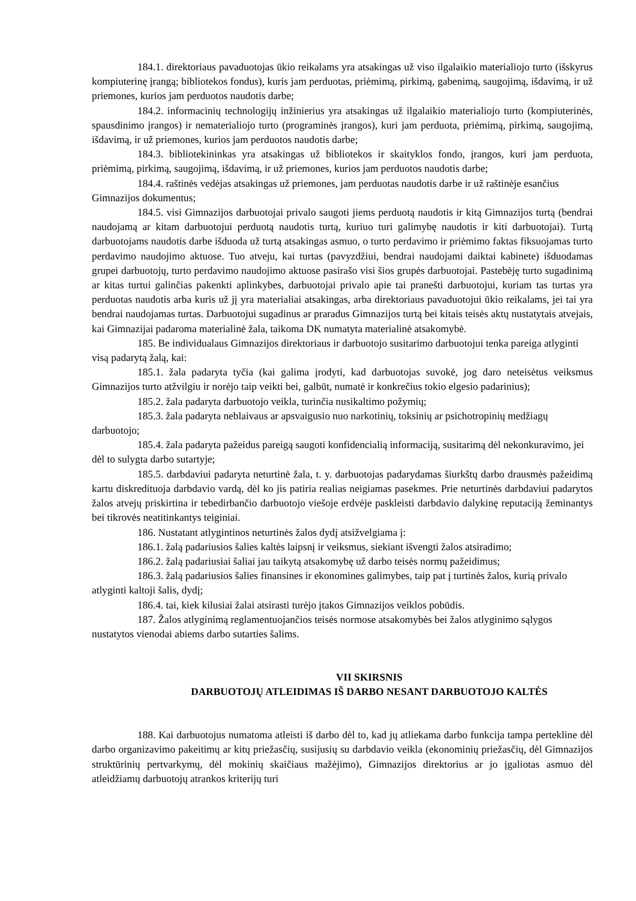184.1. direktoriaus pavaduotojas ūkio reikalams yra atsakingas už viso ilgalaikio materialiojo turto (išskyrus kompiuterinę įrangą; bibliotekos fondus), kuris jam perduotas, priėmimą, pirkimą, gabenimą, saugojimą, išdavimą, ir už priemones, kurios jam perduotos naudotis darbe;
184.2. informacinių technologijų inžinierius yra atsakingas už ilgalaikio materialiojo turto (kompiuterinės, spausdinimo įrangos) ir nematerialiojo turto (programinės įrangos), kuri jam perduota, priėmimą, pirkimą, saugojimą, išdavimą, ir už priemones, kurios jam perduotos naudotis darbe;
184.3. bibliotekininkas yra atsakingas už bibliotekos ir skaityklos fondo, įrangos, kuri jam perduota, priėmimą, pirkimą, saugojimą, išdavimą, ir už priemones, kurios jam perduotos naudotis darbe;
184.4. raštinės vedėjas atsakingas už priemones, jam perduotas naudotis darbe ir už raštinėje esančius Gimnazijos dokumentus;
184.5. visi Gimnazijos darbuotojai privalo saugoti jiems perduotą naudotis ir kitą Gimnazijos turtą (bendrai naudojamą ar kitam darbuotojui perduotą naudotis turtą, kuriuo turi galimybę naudotis ir kiti darbuotojai). Turtą darbuotojams naudotis darbe išduoda už turtą atsakingas asmuo, o turto perdavimo ir priėmimo faktas fiksuojamas turto perdavimo naudojimo aktuose. Tuo atveju, kai turtas (pavyzdžiui, bendrai naudojami daiktai kabinete) išduodamas grupei darbuotojų, turto perdavimo naudojimo aktuose pasirašo visi šios grupės darbuotojai. Pastebėję turto sugadinimą ar kitas turtui galinčias pakenkti aplinkybes, darbuotojai privalo apie tai pranešti darbuotojui, kuriam tas turtas yra perduotas naudotis arba kuris už jį yra materialiai atsakingas, arba direktoriaus pavaduotojui ūkio reikalams, jei tai yra bendrai naudojamas turtas. Darbuotojui sugadinus ar praradus Gimnazijos turtą bei kitais teisės aktų nustatytais atvejais, kai Gimnazijai padaroma materialinė žala, taikoma DK numatyta materialinė atsakomybė.
185. Be individualaus Gimnazijos direktoriaus ir darbuotojo susitarimo darbuotojui tenka pareiga atlyginti visą padarytą žalą, kai:
185.1. žala padaryta tyčia (kai galima įrodyti, kad darbuotojas suvokė, jog daro neteisėtus veiksmus Gimnazijos turto atžvilgiu ir norėjo taip veikti bei, galbūt, numatė ir konkrečius tokio elgesio padarinius);
185.2. žala padaryta darbuotojo veikla, turinčia nusikaltimo požymių;
185.3. žala padaryta neblaivaus ar apsvaigusio nuo narkotinių, toksinių ar psichotropinių medžiagų darbuotojo;
185.4. žala padaryta pažeidus pareigą saugoti konfidencialią informaciją, susitarimą dėl nekonkuravimo, jei dėl to sulygta darbo sutartyje;
185.5. darbdaviui padaryta neturtinė žala, t. y. darbuotojas padarydamas šiurkštų darbo drausmės pažeidimą kartu diskredituoja darbdavio vardą, dėl ko jis patiria realias neigiamas pasekmes. Prie neturtinės darbdaviui padarytos žalos atvejų priskirtina ir tebedirbančio darbuotojo viešoje erdvėje paskleisti darbdavio dalykinę reputaciją žeminantys bei tikrovės neatitinkantys teiginiai.
186. Nustatant atlygintinos neturtinės žalos dydį atsižvelgiama į:
186.1. žalą padariusios šalies kaltės laipsnį ir veiksmus, siekiant išvengti žalos atsiradimo;
186.2. žalą padariusiai šaliai jau taikytą atsakomybę už darbo teisės normų pažeidimus;
186.3. žalą padariusios šalies finansines ir ekonomines galimybes, taip pat į turtinės žalos, kurią privalo atlyginti kaltoji šalis, dydį;
186.4. tai, kiek kilusiai žalai atsirasti turėjo įtakos Gimnazijos veiklos pobūdis.
187. Žalos atlyginimą reglamentuojančios teisės normose atsakomybės bei žalos atlyginimo sąlygos nustatytos vienodai abiems darbo sutarties šalims.
VII SKIRSNIS
DARBUOTOJŲ ATLEIDIMAS IŠ DARBO NESANT DARBUOTOJO KALTĖS
188. Kai darbuotojus numatoma atleisti iš darbo dėl to, kad jų atliekama darbo funkcija tampa pertekline dėl darbo organizavimo pakeitimų ar kitų priežasčių, susijusių su darbdavio veikla (ekonominių priežasčių, dėl Gimnazijos struktūrinių pertvarkymų, dėl mokinių skaičiaus mažėjimo), Gimnazijos direktorius ar jo įgaliotas asmuo dėl atleidžiamų darbuotojų atrankos kriterijų turi